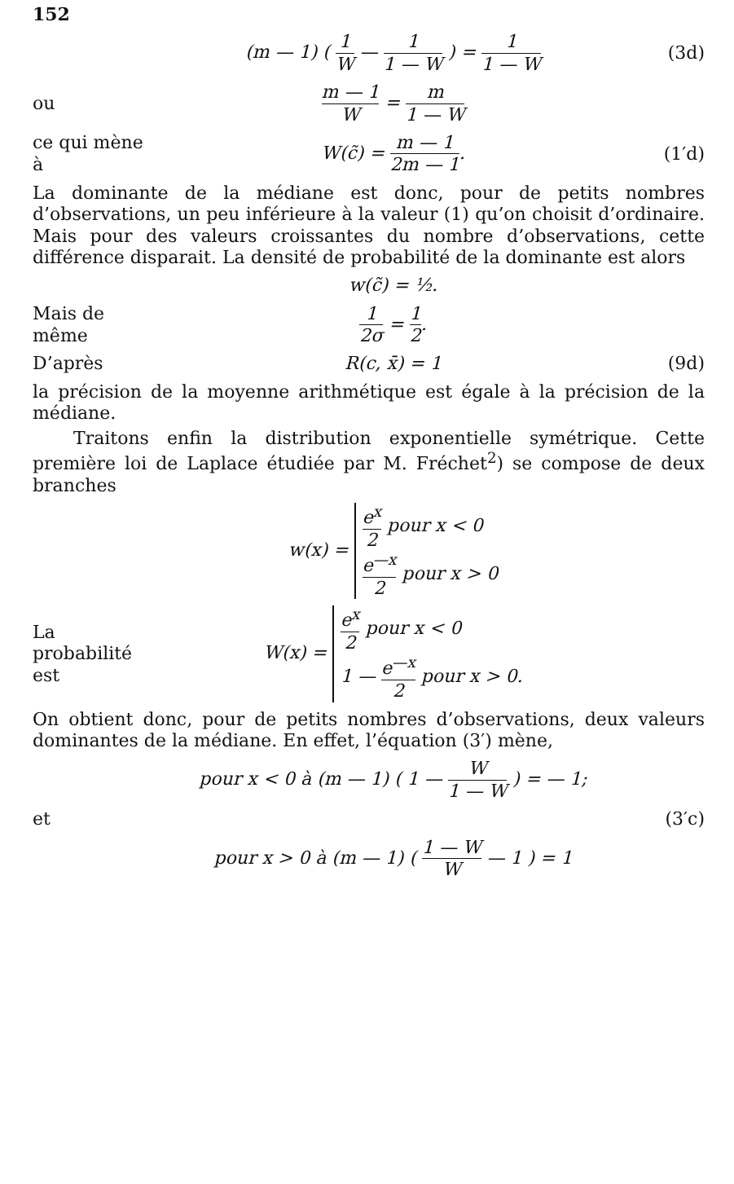152
(m — 1) ( 1 W — 1 1 — W ) = 1 1 — W
(3d)
ou m — 1 W = m 1 — W
ce qui mène à
W(c̃) = m — 1 2m — 1. (1′d)
La dominante de la médiane est donc, pour de petits nombres d’observations, un peu inférieure à la valeur (1) qu’on choisit d’ordinaire. Mais pour des valeurs croissantes du nombre d’observations, cette différence disparait. La densité de probabilité de la dominante est alors
w(c̃) = ½.
Mais de même
1 2σ = 1 2.
D’après R(c, x̄) = 1 (9d)
la précision de la moyenne arithmétique est égale à la précision de la médiane.
Traitons enfin la distribution exponentielle symétrique. Cette première loi de Laplace étudiée par M. Fréchet<sup>2</sup>) se compose de deux branches
w(x) = e<sup>x</sup> 2 pour x < 0
e<sup>—x</sup> 2 pour x > 0
La probabilité est
W(x) = e<sup>x</sup> 2 pour x < 0
1 — e<sup>—x</sup> 2 pour x > 0.
On obtient donc, pour de petits nombres d’observations, deux valeurs dominantes de la médiane. En effet, l’équation (3′) mène,
pour x < 0 à (m — 1) ( 1 — W 1 — W ) = — 1;
et (3′c)
pour x > 0 à (m — 1) ( 1 — W W — 1 ) = 1